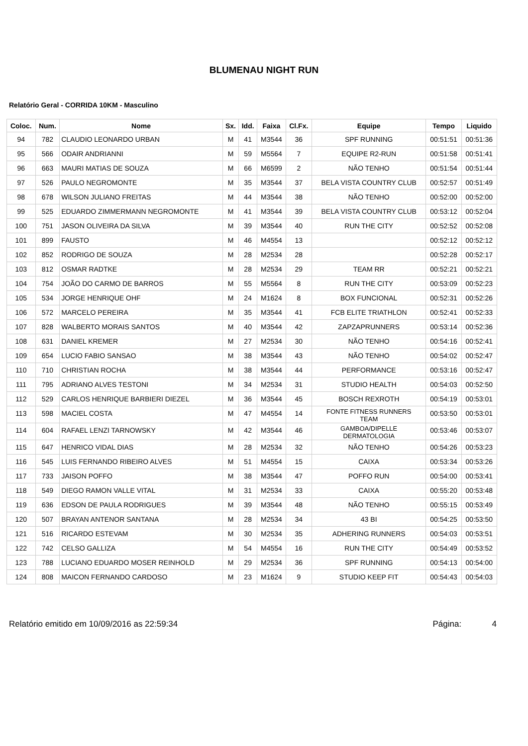BLUMENAU NIGHT RUN
Relatório Geral - CORRIDA 10KM - Masculino
| Coloc. | Num. | Nome | Sx. | Idd. | Faixa | Cl.Fx. | Equipe | Tempo | Liquido |
| --- | --- | --- | --- | --- | --- | --- | --- | --- | --- |
| 94 | 782 | CLAUDIO LEONARDO URBAN | M | 41 | M3544 | 36 | SPF RUNNING | 00:51:51 | 00:51:36 |
| 95 | 566 | ODAIR ANDRIANNI | M | 59 | M5564 | 7 | EQUIPE R2-RUN | 00:51:58 | 00:51:41 |
| 96 | 663 | MAURI MATIAS DE SOUZA | M | 66 | M6599 | 2 | NÃO TENHO | 00:51:54 | 00:51:44 |
| 97 | 526 | PAULO NEGROMONTE | M | 35 | M3544 | 37 | BELA VISTA COUNTRY CLUB | 00:52:57 | 00:51:49 |
| 98 | 678 | WILSON JULIANO FREITAS | M | 44 | M3544 | 38 | NÃO TENHO | 00:52:00 | 00:52:00 |
| 99 | 525 | EDUARDO ZIMMERMANN NEGROMONTE | M | 41 | M3544 | 39 | BELA VISTA COUNTRY CLUB | 00:53:12 | 00:52:04 |
| 100 | 751 | JASON OLIVEIRA DA SILVA | M | 39 | M3544 | 40 | RUN THE CITY | 00:52:52 | 00:52:08 |
| 101 | 899 | FAUSTO | M | 46 | M4554 | 13 | | 00:52:12 | 00:52:12 |
| 102 | 852 | RODRIGO DE SOUZA | M | 28 | M2534 | 28 | | 00:52:28 | 00:52:17 |
| 103 | 812 | OSMAR RADTKE | M | 28 | M2534 | 29 | TEAM RR | 00:52:21 | 00:52:21 |
| 104 | 754 | JOÃO DO CARMO DE BARROS | M | 55 | M5564 | 8 | RUN THE CITY | 00:53:09 | 00:52:23 |
| 105 | 534 | JORGE HENRIQUE OHF | M | 24 | M1624 | 8 | BOX FUNCIONAL | 00:52:31 | 00:52:26 |
| 106 | 572 | MARCELO PEREIRA | M | 35 | M3544 | 41 | FCB ELITE TRIATHLON | 00:52:41 | 00:52:33 |
| 107 | 828 | WALBERTO MORAIS SANTOS | M | 40 | M3544 | 42 | ZAPZAPRUNNERS | 00:53:14 | 00:52:36 |
| 108 | 631 | DANIEL KREMER | M | 27 | M2534 | 30 | NÃO TENHO | 00:54:16 | 00:52:41 |
| 109 | 654 | LUCIO FABIO SANSAO | M | 38 | M3544 | 43 | NÃO TENHO | 00:54:02 | 00:52:47 |
| 110 | 710 | CHRISTIAN ROCHA | M | 38 | M3544 | 44 | PERFORMANCE | 00:53:16 | 00:52:47 |
| 111 | 795 | ADRIANO ALVES TESTONI | M | 34 | M2534 | 31 | STUDIO HEALTH | 00:54:03 | 00:52:50 |
| 112 | 529 | CARLOS HENRIQUE BARBIERI DIEZEL | M | 36 | M3544 | 45 | BOSCH REXROTH | 00:54:19 | 00:53:01 |
| 113 | 598 | MACIEL COSTA | M | 47 | M4554 | 14 | FONTE FITNESS RUNNERS TEAM | 00:53:50 | 00:53:01 |
| 114 | 604 | RAFAEL LENZI TARNOWSKY | M | 42 | M3544 | 46 | GAMBOA/DIPELLE DERMATOLOGIA | 00:53:46 | 00:53:07 |
| 115 | 647 | HENRICO VIDAL DIAS | M | 28 | M2534 | 32 | NÃO TENHO | 00:54:26 | 00:53:23 |
| 116 | 545 | LUIS FERNANDO RIBEIRO ALVES | M | 51 | M4554 | 15 | CAIXA | 00:53:34 | 00:53:26 |
| 117 | 733 | JAISON POFFO | M | 38 | M3544 | 47 | POFFO RUN | 00:54:00 | 00:53:41 |
| 118 | 549 | DIEGO RAMON VALLE VITAL | M | 31 | M2534 | 33 | CAIXA | 00:55:20 | 00:53:48 |
| 119 | 636 | EDSON DE PAULA RODRIGUES | M | 39 | M3544 | 48 | NÃO TENHO | 00:55:15 | 00:53:49 |
| 120 | 507 | BRAYAN ANTENOR SANTANA | M | 28 | M2534 | 34 | 43 BI | 00:54:25 | 00:53:50 |
| 121 | 516 | RICARDO ESTEVAM | M | 30 | M2534 | 35 | ADHERING RUNNERS | 00:54:03 | 00:53:51 |
| 122 | 742 | CELSO GALLIZA | M | 54 | M4554 | 16 | RUN THE CITY | 00:54:49 | 00:53:52 |
| 123 | 788 | LUCIANO EDUARDO MOSER REINHOLD | M | 29 | M2534 | 36 | SPF RUNNING | 00:54:13 | 00:54:00 |
| 124 | 808 | MAICON FERNANDO CARDOSO | M | 23 | M1624 | 9 | STUDIO KEEP FIT | 00:54:43 | 00:54:03 |
Relatório emitido em 10/09/2016 as 22:59:34 Página: 4